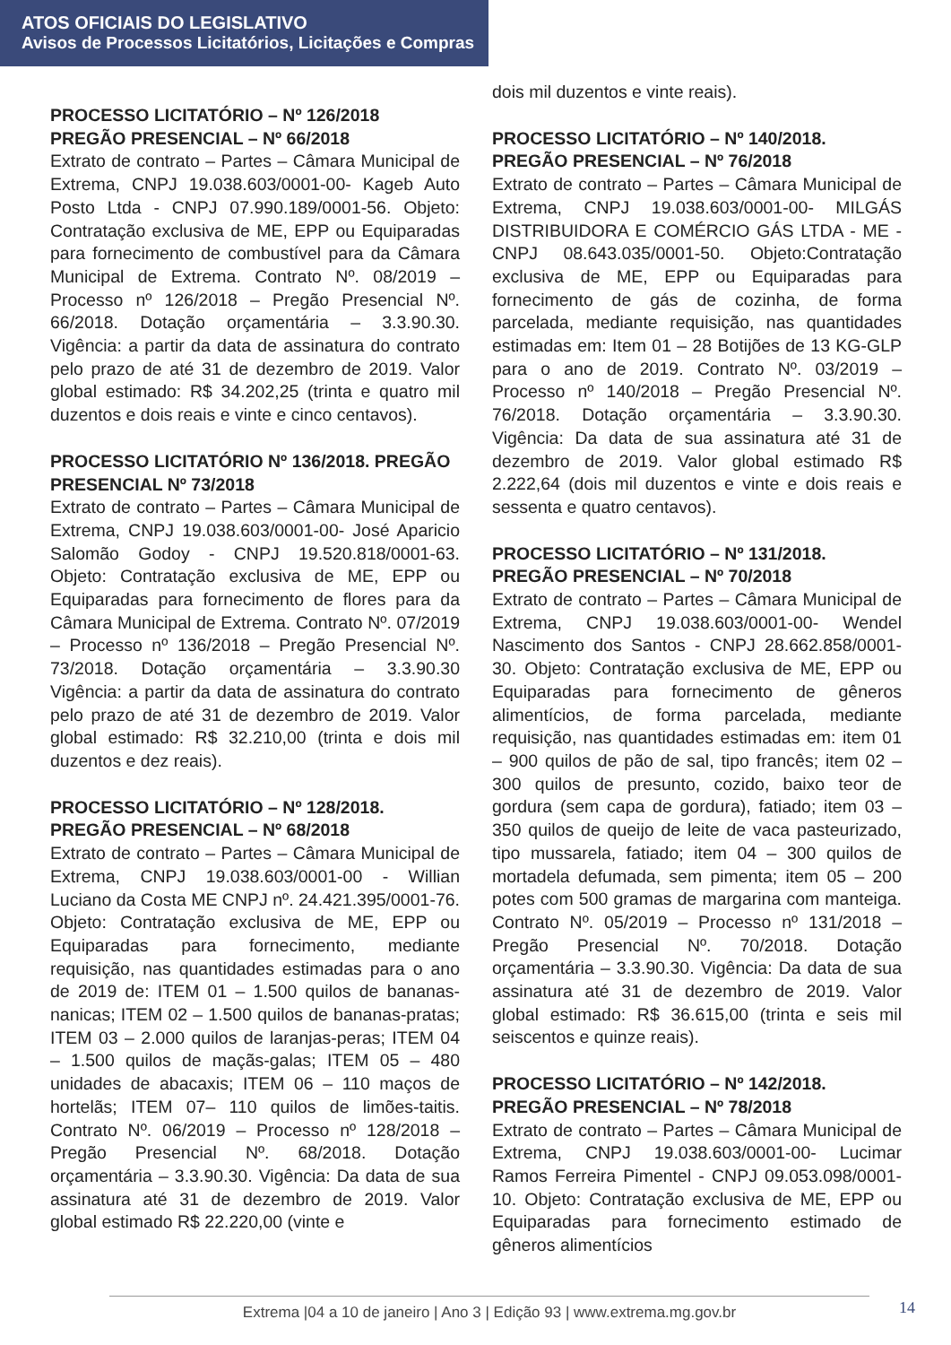ATOS OFICIAIS DO LEGISLATIVO
Avisos de Processos Licitatórios, Licitações e Compras
PROCESSO LICITATÓRIO – Nº 126/2018 PREGÃO PRESENCIAL – Nº 66/2018
Extrato de contrato – Partes – Câmara Municipal de Extrema, CNPJ 19.038.603/0001-00- Kageb Auto Posto Ltda - CNPJ 07.990.189/0001-56. Objeto: Contratação exclusiva de ME, EPP ou Equiparadas para fornecimento de combustível para da Câmara Municipal de Extrema. Contrato Nº. 08/2019 – Processo nº 126/2018 – Pregão Presencial Nº. 66/2018. Dotação orçamentária – 3.3.90.30. Vigência: a partir da data de assinatura do contrato pelo prazo de até 31 de dezembro de 2019. Valor global estimado: R$ 34.202,25 (trinta e quatro mil duzentos e dois reais e vinte e cinco centavos).
PROCESSO LICITATÓRIO Nº 136/2018. PREGÃO PRESENCIAL Nº 73/2018
Extrato de contrato – Partes – Câmara Municipal de Extrema, CNPJ 19.038.603/0001-00- José Aparicio Salomão Godoy - CNPJ 19.520.818/0001-63. Objeto: Contratação exclusiva de ME, EPP ou Equiparadas para fornecimento de flores para da Câmara Municipal de Extrema. Contrato Nº. 07/2019 – Processo nº 136/2018 – Pregão Presencial Nº. 73/2018. Dotação orçamentária – 3.3.90.30 Vigência: a partir da data de assinatura do contrato pelo prazo de até 31 de dezembro de 2019. Valor global estimado: R$ 32.210,00 (trinta e dois mil duzentos e dez reais).
PROCESSO LICITATÓRIO – Nº 128/2018. PREGÃO PRESENCIAL – Nº 68/2018
Extrato de contrato – Partes – Câmara Municipal de Extrema, CNPJ 19.038.603/0001-00 - Willian Luciano da Costa ME CNPJ nº. 24.421.395/0001-76. Objeto: Contratação exclusiva de ME, EPP ou Equiparadas para fornecimento, mediante requisição, nas quantidades estimadas para o ano de 2019 de: ITEM 01 – 1.500 quilos de bananas-nanicas; ITEM 02 – 1.500 quilos de bananas-pratas; ITEM 03 – 2.000 quilos de laranjas-peras; ITEM 04 – 1.500 quilos de maçãs-galas; ITEM 05 – 480 unidades de abacaxis; ITEM 06 – 110 maços de hortelãs; ITEM 07– 110 quilos de limões-taitis. Contrato Nº. 06/2019 – Processo nº 128/2018 – Pregão Presencial Nº. 68/2018. Dotação orçamentária – 3.3.90.30. Vigência: Da data de sua assinatura até 31 de dezembro de 2019. Valor global estimado R$ 22.220,00 (vinte e
dois mil duzentos e vinte reais).
PROCESSO LICITATÓRIO – Nº 140/2018. PREGÃO PRESENCIAL – Nº 76/2018
Extrato de contrato – Partes – Câmara Municipal de Extrema, CNPJ 19.038.603/0001-00- MILGÁS DISTRIBUIDORA E COMÉRCIO GÁS LTDA - ME - CNPJ 08.643.035/0001-50. Objeto:Contratação exclusiva de ME, EPP ou Equiparadas para fornecimento de gás de cozinha, de forma parcelada, mediante requisição, nas quantidades estimadas em: Item 01 – 28 Botijões de 13 KG-GLP para o ano de 2019. Contrato Nº. 03/2019 – Processo nº 140/2018 – Pregão Presencial Nº. 76/2018. Dotação orçamentária – 3.3.90.30. Vigência: Da data de sua assinatura até 31 de dezembro de 2019. Valor global estimado R$ 2.222,64 (dois mil duzentos e vinte e dois reais e sessenta e quatro centavos).
PROCESSO LICITATÓRIO – Nº 131/2018. PREGÃO PRESENCIAL – Nº 70/2018
Extrato de contrato – Partes – Câmara Municipal de Extrema, CNPJ 19.038.603/0001-00- Wendel Nascimento dos Santos - CNPJ 28.662.858/0001-30. Objeto: Contratação exclusiva de ME, EPP ou Equiparadas para fornecimento de gêneros alimentícios, de forma parcelada, mediante requisição, nas quantidades estimadas em: item 01 – 900 quilos de pão de sal, tipo francês; item 02 – 300 quilos de presunto, cozido, baixo teor de gordura (sem capa de gordura), fatiado; item 03 – 350 quilos de queijo de leite de vaca pasteurizado, tipo mussarela, fatiado; item 04 – 300 quilos de mortadela defumada, sem pimenta; item 05 – 200 potes com 500 gramas de margarina com manteiga. Contrato Nº. 05/2019 – Processo nº 131/2018 – Pregão Presencial Nº. 70/2018. Dotação orçamentária – 3.3.90.30. Vigência: Da data de sua assinatura até 31 de dezembro de 2019. Valor global estimado: R$ 36.615,00 (trinta e seis mil seiscentos e quinze reais).
PROCESSO LICITATÓRIO – Nº 142/2018. PREGÃO PRESENCIAL – Nº 78/2018
Extrato de contrato – Partes – Câmara Municipal de Extrema, CNPJ 19.038.603/0001-00- Lucimar Ramos Ferreira Pimentel - CNPJ 09.053.098/0001-10. Objeto: Contratação exclusiva de ME, EPP ou Equiparadas para fornecimento estimado de gêneros alimentícios
Extrema |04 a 10 de janeiro | Ano 3 | Edição 93 | www.extrema.mg.gov.br 14